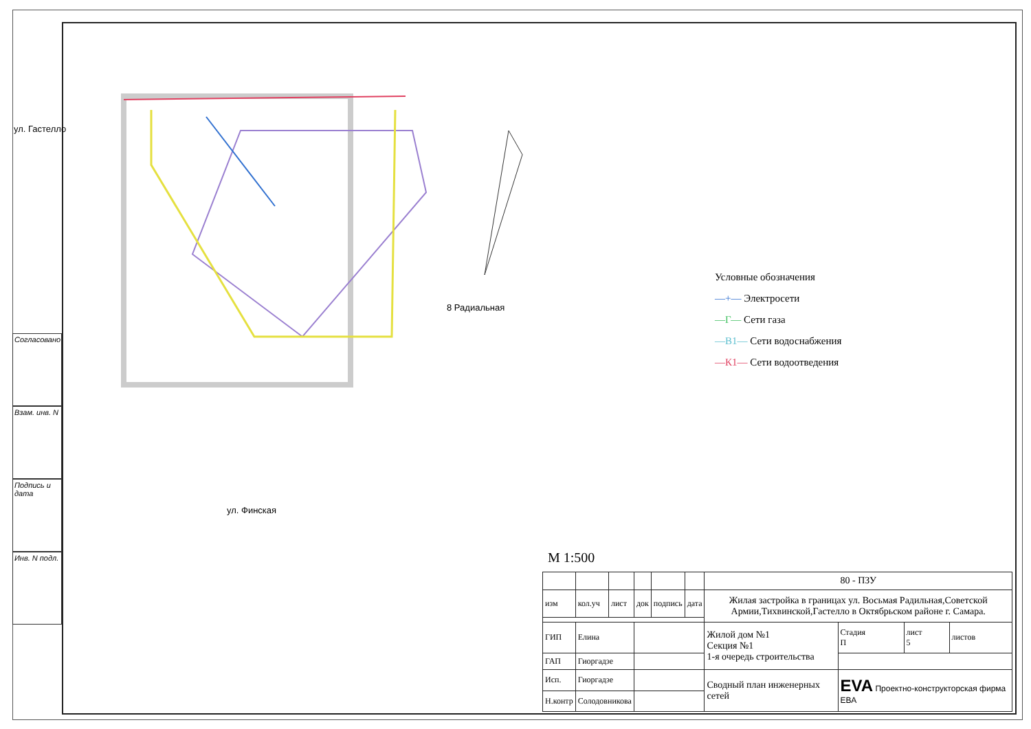Согласовано
Взам. инв. N
Подпись и дата
Инв. N подл.
ул. Гастелло
8 Радиальная
ул. Финская
Условные обозначения
—+— Электросети
—Г— Сети газа
—В1— Сети водоснабжения
—К1— Сети водоотведения
М 1:500
| | | | | | | 80 - ПЗУ | | | |
| изм | кол.уч | лист | док | подпись | дата | Жилая застройка в границах ул. Восьмая Радильная,Советской Армии,Тихвинской,Гастелло в Октябрьском районе г. Самара. | | | |
| ГИП | Елина | | | | | Жилой дом №1 Секция №1 1-я очередь строительства | Стадия П | лист 5 | листов |
| ГАП | Гиоргадзе | | | | | | | | |
| Исп. | Гиоргадзе | | | | | Сводный план инженерных сетей | EVA Проектно-конструкторская фирма ЕВА | | |
| Н.контр | Солодовникова | | | | | | | | |